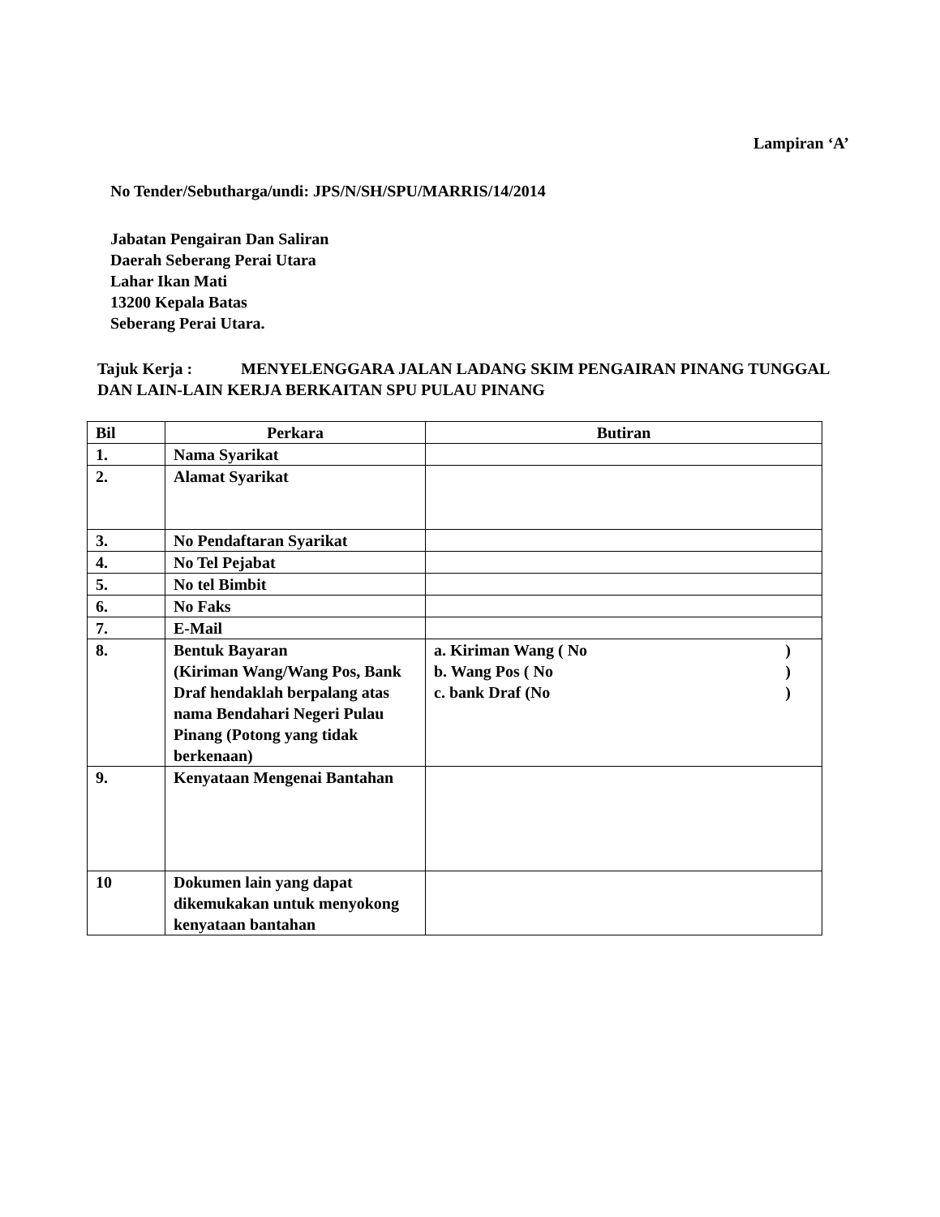Lampiran ‘A’
No Tender/Sebutharga/undi: JPS/N/SH/SPU/MARRIS/14/2014
Jabatan Pengairan Dan Saliran
Daerah Seberang Perai Utara
Lahar Ikan Mati
13200 Kepala Batas
Seberang Perai Utara.
Tajuk Kerja : MENYELENGGARA JALAN LADANG SKIM PENGAIRAN PINANG TUNGGAL DAN LAIN-LAIN KERJA BERKAITAN SPU PULAU PINANG
| Bil | Perkara | Butiran |
| --- | --- | --- |
| 1. | Nama Syarikat | |
| 2. | Alamat Syarikat | |
| 3. | No Pendaftaran Syarikat | |
| 4. | No Tel Pejabat | |
| 5. | No tel Bimbit | |
| 6. | No Faks | |
| 7. | E-Mail | |
| 8. | Bentuk Bayaran (Kiriman Wang/Wang Pos, Bank Draf hendaklah berpalang atas nama Bendahari Negeri Pulau Pinang (Potong yang tidak berkenaan) | a. Kiriman Wang ( No ) b. Wang Pos ( No ) c. bank Draf (No ) |
| 9. | Kenyataan Mengenai Bantahan | |
| 10 | Dokumen lain yang dapat dikemukakan untuk menyokong kenyataan bantahan | |